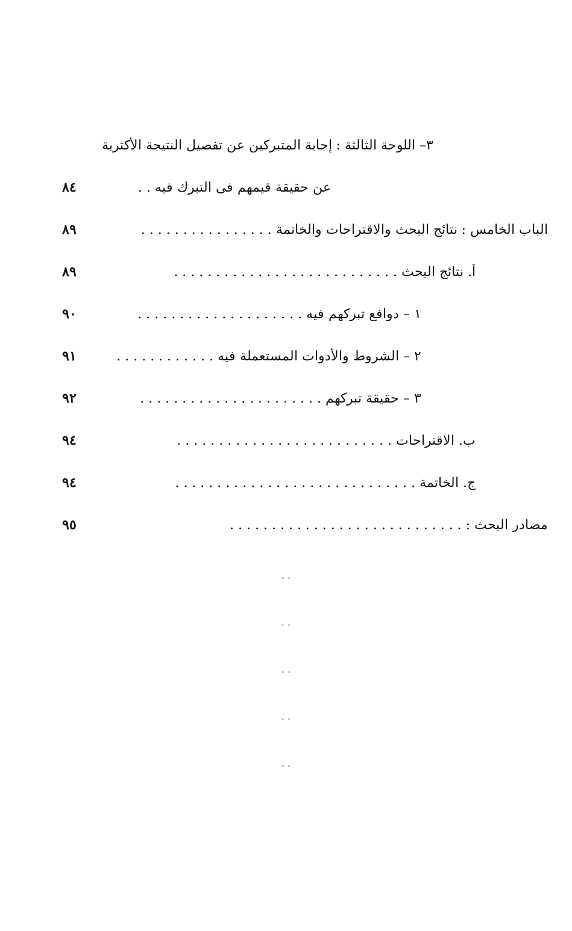٣– اللوحة الثالثة : إجابة المتبركين عن تفصيل النتيجة الأكثرية
عن حقيقة قيمهم فى التبرك فيه . . ٨٤
الباب الخامس : نتائج البحث والاقتراحات والخاتمة . . . . . . . . . . . . . . . . ٨٩
أ. نتائج البحث . . . . . . . . . . . . . . . . . . . . . . . . . . . ٨٩
١ – دوافع تبركهم فيه . . . . . . . . . . . . . . . . . . . . ٩٠
٢ – الشروط والأدوات المستعملة فيه . . . . . . . . . . . . ٩١
٣ – حقيقة تبركهم . . . . . . . . . . . . . . . . . . . . . . ٩٢
ب. الاقتراحات . . . . . . . . . . . . . . . . . . . . . . . . . . ٩٤
ج. الخاتمة . . . . . . . . . . . . . . . . . . . . . . . . . . . . . ٩٤
مصادر البحث : . . . . . . . . . . . . . . . . . . . . . . . . . . . . ٩٥
. .
. .
. .
. .
. .